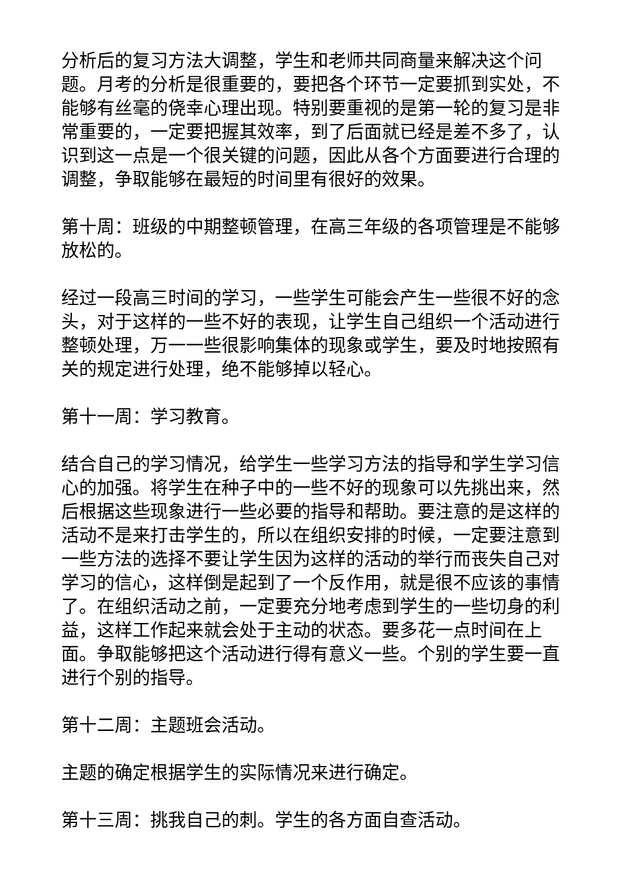分析后的复习方法大调整，学生和老师共同商量来解决这个问题。月考的分析是很重要的，要把各个环节一定要抓到实处，不能够有丝毫的侥幸心理出现。特别要重视的是第一轮的复习是非常重要的，一定要把握其效率，到了后面就已经是差不多了，认识到这一点是一个很关键的问题，因此从各个方面要进行合理的调整，争取能够在最短的时间里有很好的效果。
第十周：班级的中期整顿管理，在高三年级的各项管理是不能够放松的。
经过一段高三时间的学习，一些学生可能会产生一些很不好的念头，对于这样的一些不好的表现，让学生自己组织一个活动进行整顿处理，万一一些很影响集体的现象或学生，要及时地按照有关的规定进行处理，绝不能够掉以轻心。
第十一周：学习教育。
结合自己的学习情况，给学生一些学习方法的指导和学生学习信心的加强。将学生在种子中的一些不好的现象可以先挑出来，然后根据这些现象进行一些必要的指导和帮助。要注意的是这样的活动不是来打击学生的，所以在组织安排的时候，一定要注意到一些方法的选择不要让学生因为这样的活动的举行而丧失自己对学习的信心，这样倒是起到了一个反作用，就是很不应该的事情了。在组织活动之前，一定要充分地考虑到学生的一些切身的利益，这样工作起来就会处于主动的状态。要多花一点时间在上面。争取能够把这个活动进行得有意义一些。个别的学生要一直进行个别的指导。
第十二周：主题班会活动。
主题的确定根据学生的实际情况来进行确定。
第十三周：挑我自己的刺。学生的各方面自查活动。